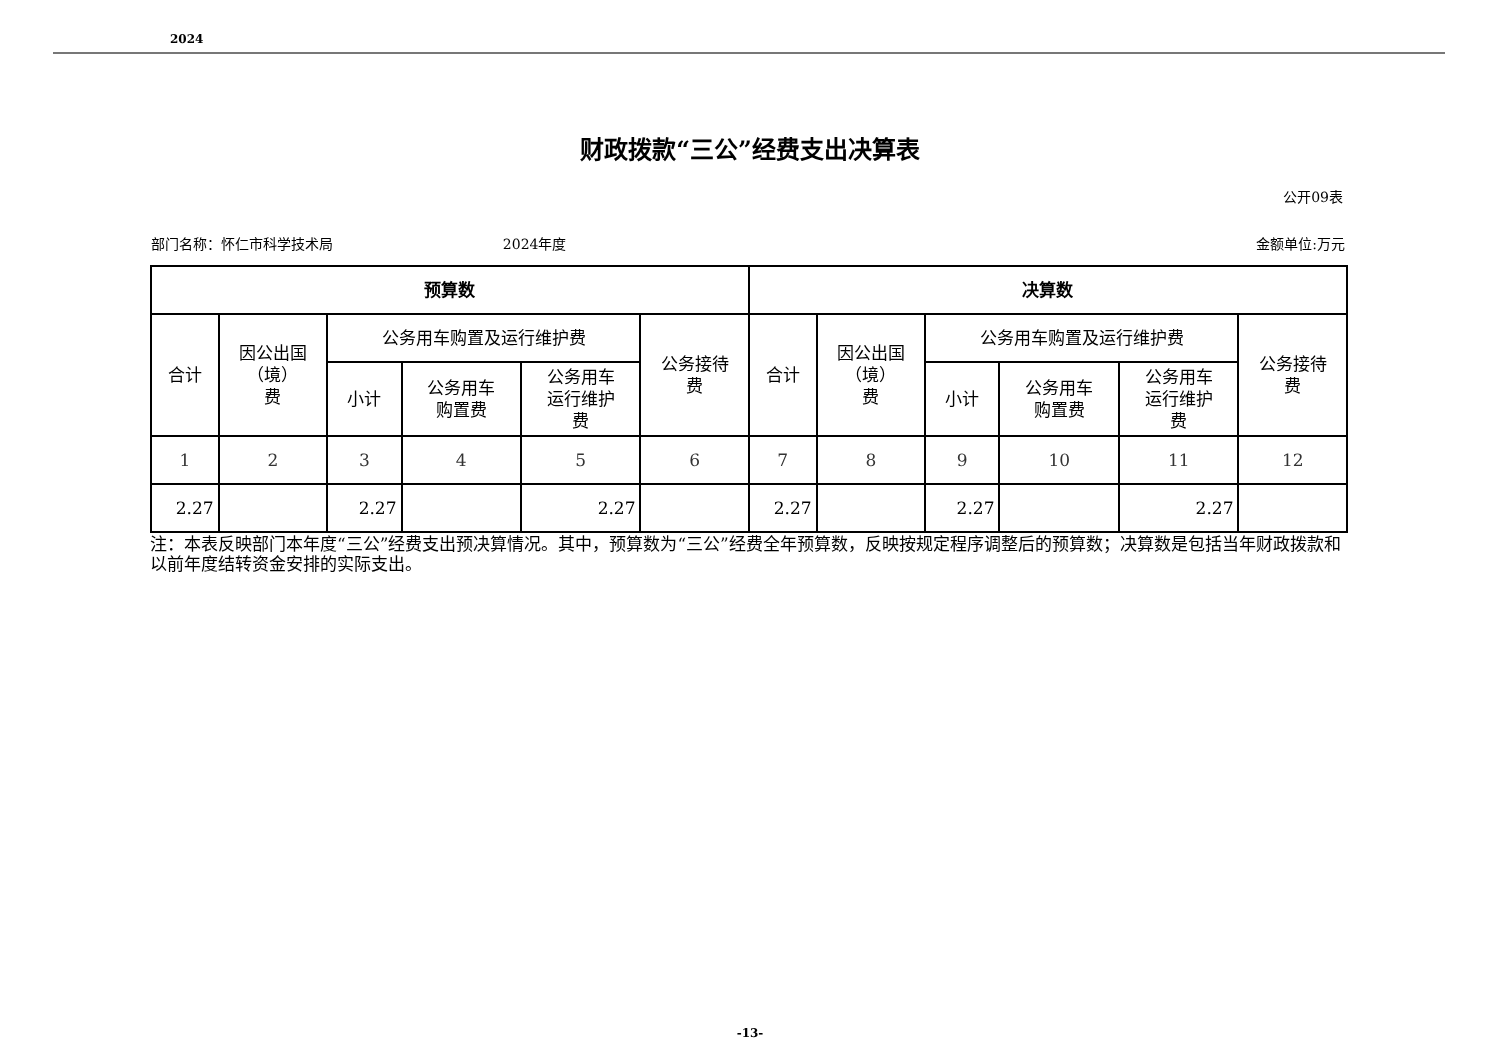2024
财政拨款“三公”经费支出决算表
公开09表
部门名称：怀仁市科学技术局 2024年度 金额单位:万元
| 预算数 | | | | | | 决算数 | | | | | |
| --- | --- | --- | --- | --- | --- | --- | --- | --- | --- | --- | --- |
| 合计 | 因公出国 （境） 费 | 公务用车购置及运行维护费 | | | 公务接待 费 | 合计 | 因公出国 （境） 费 | 公务用车购置及运行维护费 | | | 公务接待 费 |
| | | 小计 | 公务用车 购置费 | 公务用车 运行维护 费 | | | | 小计 | 公务用车 购置费 | 公务用车 运行维护 费 | |
| 1 | 2 | 3 | 4 | 5 | 6 | 7 | 8 | 9 | 10 | 11 | 12 |
| 2.27 | | 2.27 | | 2.27 | | 2.27 | | 2.27 | | 2.27 | |
注：本表反映部门本年度“三公”经费支出预决算情况。其中，预算数为“三公”经费全年预算数，反映按规定程序调整后的预算数；决算数是包括当年财政拨款和以前年度结转资金安排的实际支出。
-13-